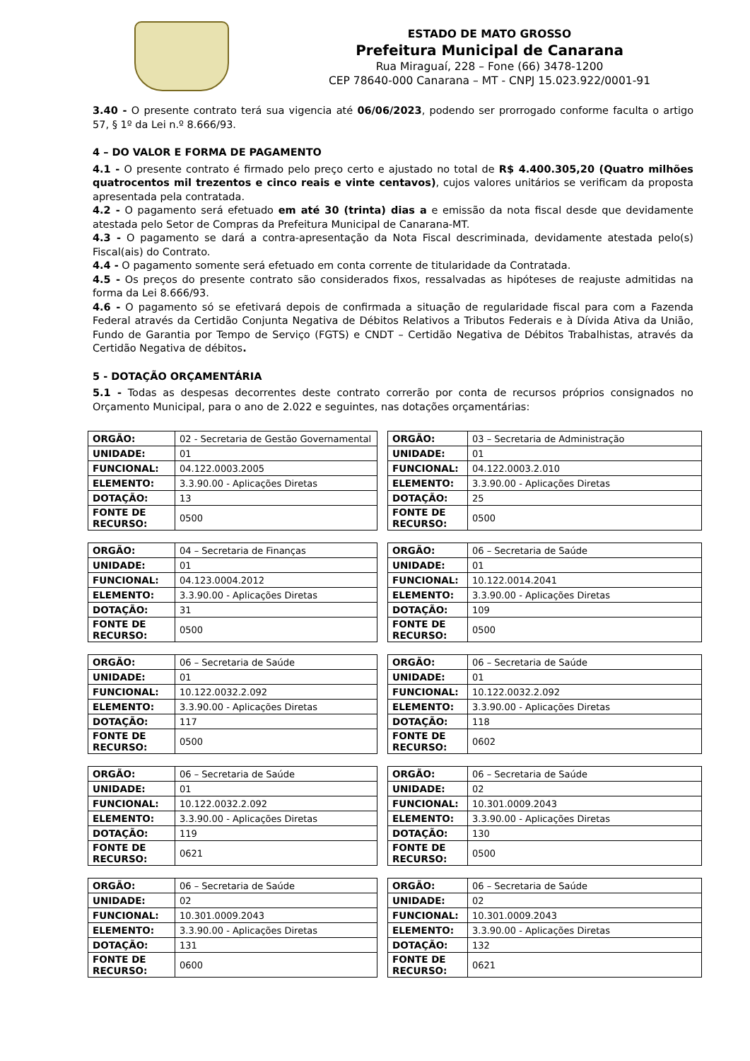ESTADO DE MATO GROSSO
Prefeitura Municipal de Canarana
Rua Miraguaí, 228 – Fone (66) 3478-1200
CEP 78640-000 Canarana – MT - CNPJ 15.023.922/0001-91
3.40 - O presente contrato terá sua vigencia até 06/06/2023, podendo ser prorrogado conforme faculta o artigo 57, § 1º da Lei n.º 8.666/93.
4 – DO VALOR E FORMA DE PAGAMENTO
4.1 - O presente contrato é firmado pelo preço certo e ajustado no total de R$ 4.400.305,20 (Quatro milhões quatrocentos mil trezentos e cinco reais e vinte centavos), cujos valores unitários se verificam da proposta apresentada pela contratada.
4.2 - O pagamento será efetuado em até 30 (trinta) dias a e emissão da nota fiscal desde que devidamente atestada pelo Setor de Compras da Prefeitura Municipal de Canarana-MT.
4.3 - O pagamento se dará a contra-apresentação da Nota Fiscal descriminada, devidamente atestada pelo(s) Fiscal(ais) do Contrato.
4.4 - O pagamento somente será efetuado em conta corrente de titularidade da Contratada.
4.5 - Os preços do presente contrato são considerados fixos, ressalvadas as hipóteses de reajuste admitidas na forma da Lei 8.666/93.
4.6 - O pagamento só se efetivará depois de confirmada a situação de regularidade fiscal para com a Fazenda Federal através da Certidão Conjunta Negativa de Débitos Relativos a Tributos Federais e à Dívida Ativa da União, Fundo de Garantia por Tempo de Serviço (FGTS) e CNDT – Certidão Negativa de Débitos Trabalhistas, através da Certidão Negativa de débitos.
5 - DOTAÇÃO ORÇAMENTÁRIA
5.1 - Todas as despesas decorrentes deste contrato correrão por conta de recursos próprios consignados no Orçamento Municipal, para o ano de 2.022 e seguintes, nas dotações orçamentárias:
| ORGÃO: | 02 - Secretaria de Gestão Governamental |
| UNIDADE: | 01 |
| FUNCIONAL: | 04.122.0003.2005 |
| ELEMENTO: | 3.3.90.00 - Aplicações Diretas |
| DOTAÇÃO: | 13 |
| FONTE DE RECURSO: | 0500 |
| ORGÃO: | 03 – Secretaria de Administração |
| UNIDADE: | 01 |
| FUNCIONAL: | 04.122.0003.2.010 |
| ELEMENTO: | 3.3.90.00 - Aplicações Diretas |
| DOTAÇÃO: | 25 |
| FONTE DE RECURSO: | 0500 |
| ORGÃO: | 04 – Secretaria de Finanças |
| UNIDADE: | 01 |
| FUNCIONAL: | 04.123.0004.2012 |
| ELEMENTO: | 3.3.90.00 - Aplicações Diretas |
| DOTAÇÃO: | 31 |
| FONTE DE RECURSO: | 0500 |
| ORGÃO: | 06 – Secretaria de Saúde |
| UNIDADE: | 01 |
| FUNCIONAL: | 10.122.0014.2041 |
| ELEMENTO: | 3.3.90.00 - Aplicações Diretas |
| DOTAÇÃO: | 109 |
| FONTE DE RECURSO: | 0500 |
| ORGÃO: | 06 – Secretaria de Saúde |
| UNIDADE: | 01 |
| FUNCIONAL: | 10.122.0032.2.092 |
| ELEMENTO: | 3.3.90.00 - Aplicações Diretas |
| DOTAÇÃO: | 117 |
| FONTE DE RECURSO: | 0500 |
| ORGÃO: | 06 – Secretaria de Saúde |
| UNIDADE: | 01 |
| FUNCIONAL: | 10.122.0032.2.092 |
| ELEMENTO: | 3.3.90.00 - Aplicações Diretas |
| DOTAÇÃO: | 118 |
| FONTE DE RECURSO: | 0602 |
| ORGÃO: | 06 – Secretaria de Saúde |
| UNIDADE: | 01 |
| FUNCIONAL: | 10.122.0032.2.092 |
| ELEMENTO: | 3.3.90.00 - Aplicações Diretas |
| DOTAÇÃO: | 119 |
| FONTE DE RECURSO: | 0621 |
| ORGÃO: | 06 – Secretaria de Saúde |
| UNIDADE: | 02 |
| FUNCIONAL: | 10.301.0009.2043 |
| ELEMENTO: | 3.3.90.00 - Aplicações Diretas |
| DOTAÇÃO: | 130 |
| FONTE DE RECURSO: | 0500 |
| ORGÃO: | 06 – Secretaria de Saúde |
| UNIDADE: | 02 |
| FUNCIONAL: | 10.301.0009.2043 |
| ELEMENTO: | 3.3.90.00 - Aplicações Diretas |
| DOTAÇÃO: | 131 |
| FONTE DE RECURSO: | 0600 |
| ORGÃO: | 06 – Secretaria de Saúde |
| UNIDADE: | 02 |
| FUNCIONAL: | 10.301.0009.2043 |
| ELEMENTO: | 3.3.90.00 - Aplicações Diretas |
| DOTAÇÃO: | 132 |
| FONTE DE RECURSO: | 0621 |